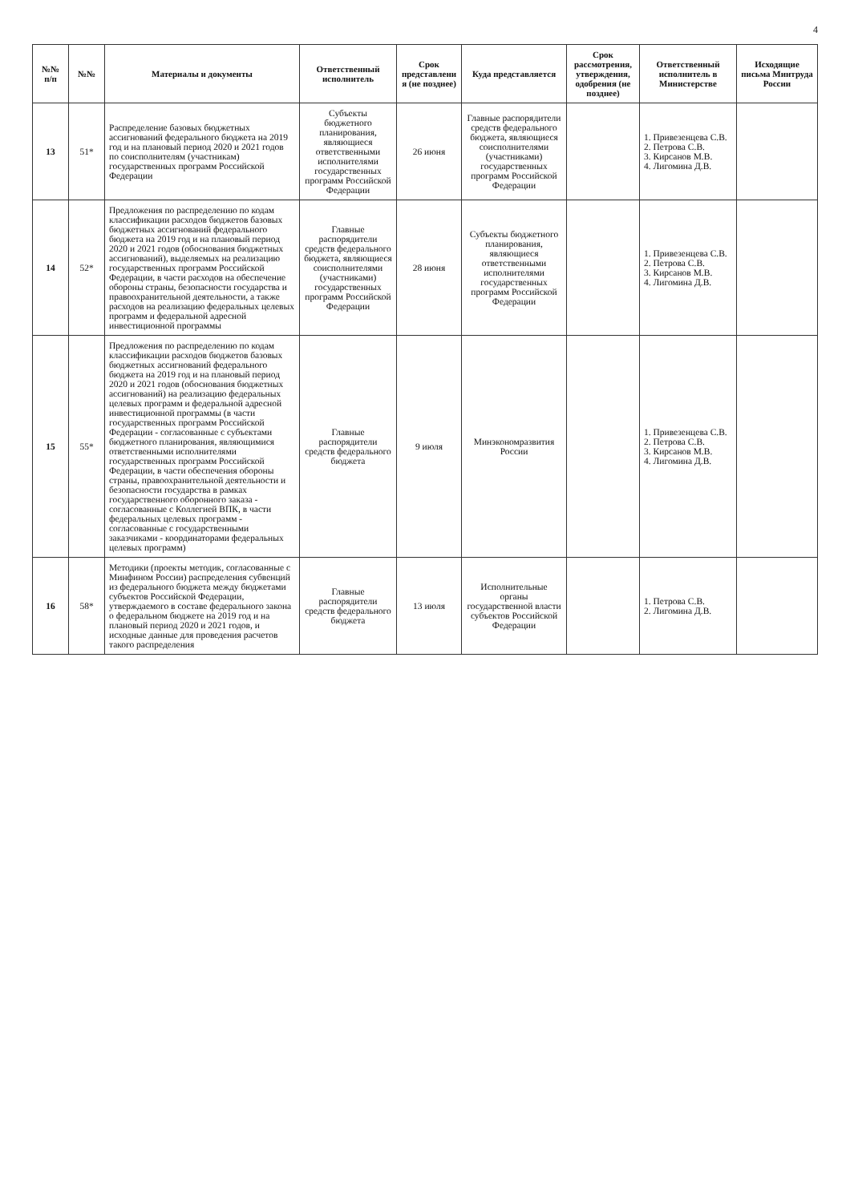4
| №№ п/п | №№ | Материалы и документы | Ответственный исполнитель | Срок представлени я (не позднее) | Куда представляется | Срок рассмотрения, утверждения, одобрения (не позднее) | Ответственный исполнитель в Министерстве | Исходящие письма Минтруда России |
| --- | --- | --- | --- | --- | --- | --- | --- | --- |
| 13 | 51* | Распределение базовых бюджетных ассигнований федерального бюджета на 2019 год и на плановый период 2020 и 2021 годов по соисполнителям (участникам) государственных программ Российской Федерации | Субъекты бюджетного планирования, являющиеся ответственными исполнителями государственных программ Российской Федерации | 26 июня | Главные распорядители средств федерального бюджета, являющиеся соисполнителями (участниками) государственных программ Российской Федерации | | 1. Привезенцева С.В. 2. Петрова С.В. 3. Кирсанов М.В. 4. Лигомина Д.В. | |
| 14 | 52* | Предложения по распределению по кодам классификации расходов бюджетов базовых бюджетных ассигнований федерального бюджета на 2019 год и на плановый период 2020 и 2021 годов (обоснования бюджетных ассигнований), выделяемых на реализацию государственных программ Российской Федерации, в части расходов на обеспечение обороны страны, безопасности государства и правоохранительной деятельности, а также расходов на реализацию федеральных целевых программ и федеральной адресной инвестиционной программы | Главные распорядители средств федерального бюджета, являющиеся соисполнителями (участниками) государственных программ Российской Федерации | 28 июня | Субъекты бюджетного планирования, являющиеся ответственными исполнителями государственных программ Российской Федерации | | 1. Привезенцева С.В. 2. Петрова С.В. 3. Кирсанов М.В. 4. Лигомина Д.В. | |
| 15 | 55* | Предложения по распределению по кодам классификации расходов бюджетов базовых бюджетных ассигнований федерального бюджета на 2019 год и на плановый период 2020 и 2021 годов (обоснования бюджетных ассигнований) на реализацию федеральных целевых программ и федеральной адресной инвестиционной программы (в части государственных программ Российской Федерации - согласованные с субъектами бюджетного планирования, являющимися ответственными исполнителями государственных программ Российской Федерации, в части обеспечения обороны страны, правоохранительной деятельности и безопасности государства в рамках государственного оборонного заказа - согласованные с Коллегией ВПК, в части федеральных целевых программ - согласованные с государственными заказчиками - координаторами федеральных целевых программ) | Главные распорядители средств федерального бюджета | 9 июля | Минэкономразвития России | | 1. Привезенцева С.В. 2. Петрова С.В. 3. Кирсанов М.В. 4. Лигомина Д.В. | |
| 16 | 58* | Методики (проекты методик, согласованные с Минфином России) распределения субвенций из федерального бюджета между бюджетами субъектов Российской Федерации, утверждаемого в составе федерального закона о федеральном бюджете на 2019 год и на плановый период 2020 и 2021 годов, и исходные данные для проведения расчетов такого распределения | Главные распорядители средств федерального бюджета | 13 июля | Исполнительные органы государственной власти субъектов Российской Федерации | | 1. Петрова С.В. 2. Лигомина Д.В. | |